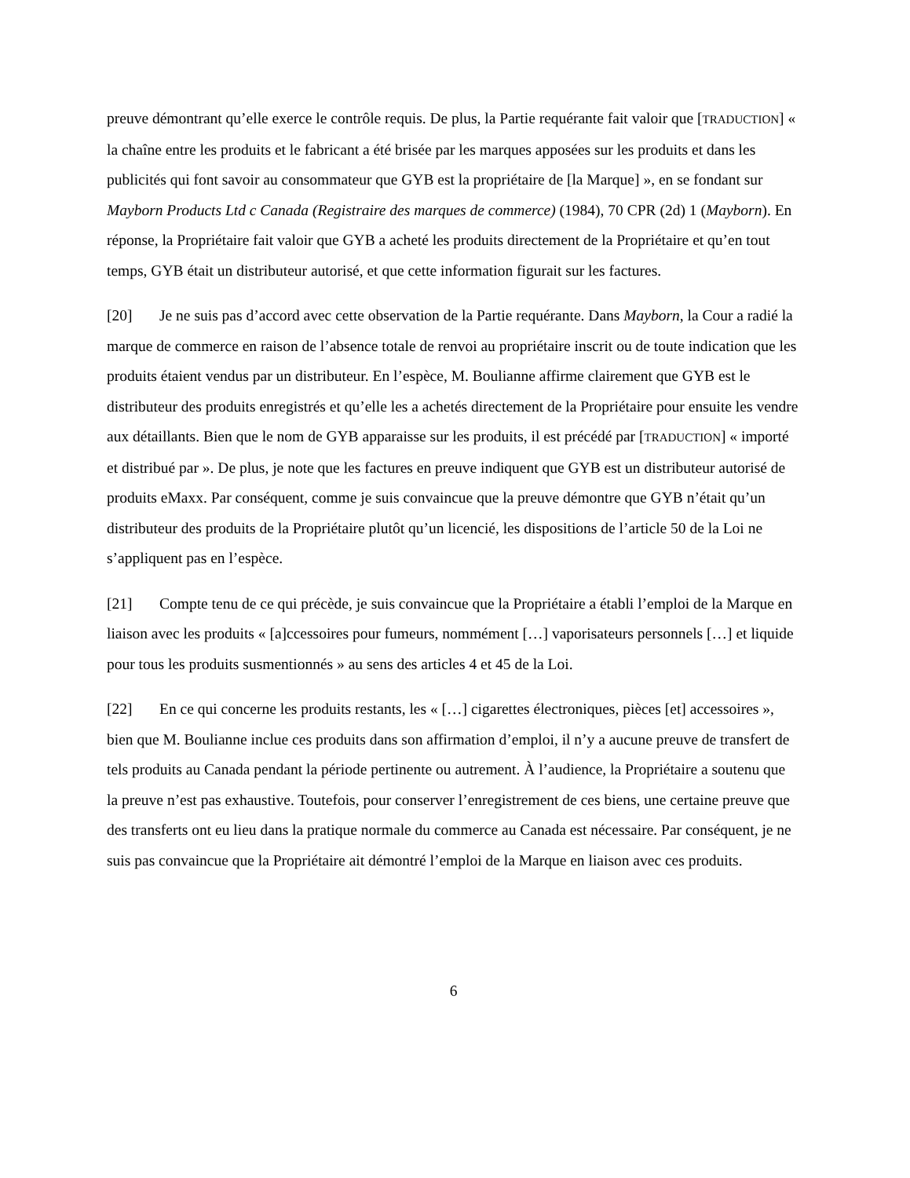preuve démontrant qu’elle exerce le contrôle requis. De plus, la Partie requérante fait valoir que [TRADUCTION] « la chaîne entre les produits et le fabricant a été brisée par les marques apposées sur les produits et dans les publicités qui font savoir au consommateur que GYB est la propriétaire de [la Marque] », en se fondant sur Mayborn Products Ltd c Canada (Registraire des marques de commerce) (1984), 70 CPR (2d) 1 (Mayborn). En réponse, la Propriétaire fait valoir que GYB a acheté les produits directement de la Propriétaire et qu’en tout temps, GYB était un distributeur autorisé, et que cette information figurait sur les factures.
[20] Je ne suis pas d’accord avec cette observation de la Partie requérante. Dans Mayborn, la Cour a radié la marque de commerce en raison de l’absence totale de renvoi au propriétaire inscrit ou de toute indication que les produits étaient vendus par un distributeur. En l’espèce, M. Boulianne affirme clairement que GYB est le distributeur des produits enregistrés et qu’elle les a achetés directement de la Propriétaire pour ensuite les vendre aux détaillants. Bien que le nom de GYB apparaisse sur les produits, il est précédé par [TRADUCTION] « importé et distribué par ». De plus, je note que les factures en preuve indiquent que GYB est un distributeur autorisé de produits eMaxx. Par conséquent, comme je suis convaincue que la preuve démontre que GYB n’était qu’un distributeur des produits de la Propriétaire plutôt qu’un licencié, les dispositions de l’article 50 de la Loi ne s’appliquent pas en l’espèce.
[21] Compte tenu de ce qui précède, je suis convaincue que la Propriétaire a établi l’emploi de la Marque en liaison avec les produits « [a]ccessoires pour fumeurs, nommément […] vaporisateurs personnels […] et liquide pour tous les produits susmentionnés » au sens des articles 4 et 45 de la Loi.
[22] En ce qui concerne les produits restants, les « […] cigarettes électroniques, pièces [et] accessoires », bien que M. Boulianne inclue ces produits dans son affirmation d’emploi, il n’y a aucune preuve de transfert de tels produits au Canada pendant la période pertinente ou autrement. À l’audience, la Propriétaire a soutenu que la preuve n’est pas exhaustive. Toutefois, pour conserver l’enregistrement de ces biens, une certaine preuve que des transferts ont eu lieu dans la pratique normale du commerce au Canada est nécessaire. Par conséquent, je ne suis pas convaincue que la Propriétaire ait démontré l’emploi de la Marque en liaison avec ces produits.
6